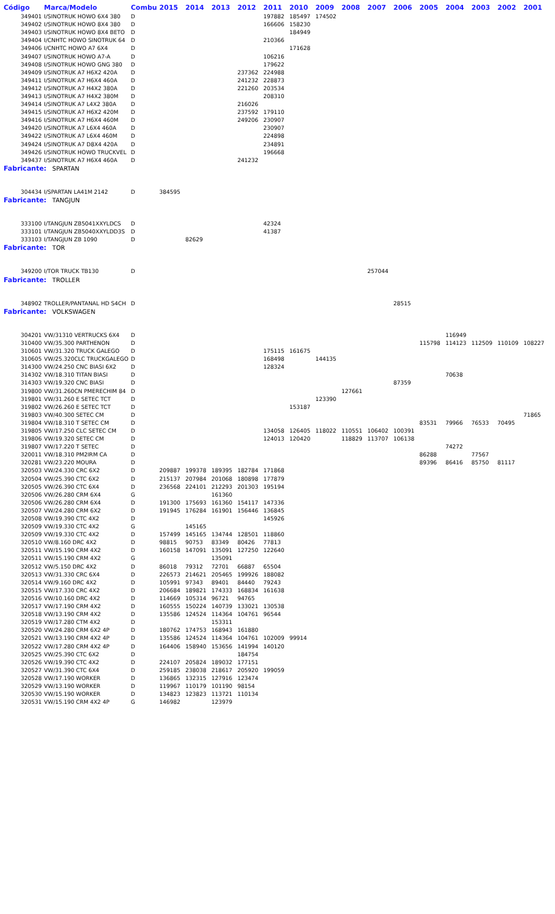| Código | Marca/Modelo | Combu | 2015 | 2014 | 2013 | 2012 | 2011 | 2010 | 2009 | 2008 | 2007 | 2006 | 2005 | 2004 | 2003 | 2002 | 2001 |
| --- | --- | --- | --- | --- | --- | --- | --- | --- | --- | --- | --- | --- | --- | --- | --- | --- | --- |
| 349401 | I/SINOTRUK HOWO 6X4 380 | D | | | | | 197882 | 185497 | 174502 | | | | | | | | |
| 349402 | I/SINOTRUK HOWO 8X4 380 | D | | | | | 166606 | 158230 | | | | | | | | | |
| 349403 | I/SINOTRUK HOWO 8X4 BETO | D | | | | | | 184949 | | | | | | | | | |
| 349404 | I/CNHTC HOWO SINOTRUK 64 | D | | | | | 210366 | | | | | | | | | | |
| 349406 | I/CNHTC HOWO A7 6X4 | D | | | | | | 171628 | | | | | | | | | |
| 349407 | I/SINOTRUK HOWO A7-A | D | | | | | 106216 | | | | | | | | | | |
| 349408 | I/SINOTRUK HOWO GNG 380 | D | | | | | 179622 | | | | | | | | | | |
| 349409 | I/SINOTRUK A7 H6X2 420A | D | | | | 237362 | 224988 | | | | | | | | | | |
| 349411 | I/SINOTRUK A7 H6X4 460A | D | | | | 241232 | 228873 | | | | | | | | | | |
| 349412 | I/SINOTRUK A7 H4X2 380A | D | | | | 221260 | 203534 | | | | | | | | | | |
| 349413 | I/SINOTRUK A7 H4X2 380M | D | | | | | 208310 | | | | | | | | | | |
| 349414 | I/SINOTRUK A7 L4X2 380A | D | | | | 216026 | | | | | | | | | | | |
| 349415 | I/SINOTRUK A7 H6X2 420M | D | | | | 237592 | 179110 | | | | | | | | | | |
| 349416 | I/SINOTRUK A7 H6X4 460M | D | | | | 249206 | 230907 | | | | | | | | | | |
| 349420 | I/SINOTRUK A7 L6X4 460A | D | | | | | 230907 | | | | | | | | | | |
| 349422 | I/SINOTRUK A7 L6X4 460M | D | | | | | 224898 | | | | | | | | | | |
| 349424 | I/SINOTRUK A7 D8X4 420A | D | | | | | 234891 | | | | | | | | | | |
| 349426 | I/SINOTRUK HOWO TRUCKVEL | D | | | | | 196668 | | | | | | | | | | |
| 349437 | I/SINOTRUK A7 H6X4 460A | D | | | | 241232 | | | | | | | | | | | |
| Fabricante: SPARTAN | | | | | | | | | | | | | | | | | |
| 304434 | I/SPARTAN LA41M 2142 | D | 384595 | | | | | | | | | | | | | | |
| Fabricante: TANGJUN | | | | | | | | | | | | | | | | | |
| 333100 | I/TANGJUN ZB5041XXYLDCS | D | | | | | 42324 | | | | | | | | | | |
| 333101 | I/TANGJUN ZB5040XXYLDD3S | D | | | | | 41387 | | | | | | | | | | |
| 333103 | I/TANGJUN ZB 1090 | D | | 82629 | | | | | | | | | | | | | |
| Fabricante: TOR | | | | | | | | | | | | | | | | | |
| 349200 | I/TOR TRUCK TB130 | D | | | | | | | | | 257044 | | | | | | |
| Fabricante: TROLLER | | | | | | | | | | | | | | | | | |
| 348902 | TROLLER/PANTANAL HD S4CH | D | | | | | | | | | | 28515 | | | | | |
| Fabricante: VOLKSWAGEN | | | | | | | | | | | | | | | | | |
| 304201 | VW/31310 VERTRUCKS 6X4 | D | | | | | | | | | | | | 116949 | | | |
| 310400 | VW/35.300 PARTHENON | D | | | | | | | | | | | 115798 | 114123 | 112509 | 110109 | 108227 |
| 310601 | VW/31.320 TRUCK GALEGO | D | | | | | 175115 | 161675 | | | | | | | | | |
| 310605 | VW/25.320CLC TRUCKGALEGO | D | | | | | 168498 | | 144135 | | | | | | | | |
| 314300 | VW/24.250 CNC BIASI 6X2 | D | | | | | 128324 | | | | | | | | | | |
| 314302 | VW/18.310 TITAN BIASI | D | | | | | | | | | | | | 70638 | | | |
| 314303 | VW/19.320 CNC BIASI | D | | | | | | | | | | 87359 | | | | | |
| 319800 | VW/31.260CN PMERECHIM 84 | D | | | | | | | | 127661 | | | | | | | |
| 319801 | VW/31.260 E SETEC TCT | D | | | | | | | 123390 | | | | | | | | |
| 319802 | VW/26.260 E SETEC TCT | D | | | | | | 153187 | | | | | | | | | |
| 319803 | VW/40.300 SETEC CM | D | | | | | | | | | | | | | | | 71865 |
| 319804 | VW/18.310 T SETEC CM | D | | | | | | | | | | | 83531 | 79966 | 76533 | 70495 | |
| 319805 | VW/17.250 CLC SETEC CM | D | | | | | 134058 | 126405 | 118022 | 110551 | 106402 | 100391 | | | | | |
| 319806 | VW/19.320 SETEC CM | D | | | | | 124013 | 120420 | | 118829 | 113707 | 106138 | | | | | |
| 319807 | VW/17.220 T SETEC | D | | | | | | | | | | | | 74272 | | | |
| 320011 | VW/18.310 PM2IRM CA | D | | | | | | | | | | | 86288 | | 77567 | | |
| 320281 | VW/23.220 MOURA | D | | | | | | | | | | | 89396 | 86416 | 85750 | 81117 | |
| 320503 | VW/24.330 CRC 6X2 | D | 209887 | 199378 | 189395 | 182784 | 171868 | | | | | | | | | | |
| 320504 | VW/25.390 CTC 6X2 | D | 215137 | 207984 | 201068 | 180898 | 177879 | | | | | | | | | | |
| 320505 | VW/26.390 CTC 6X4 | D | 236568 | 224101 | 212293 | 201303 | 195194 | | | | | | | | | | |
| 320506 | VW/26.280 CRM 6X4 | G | | | 161360 | | | | | | | | | | | | |
| 320506 | VW/26.280 CRM 6X4 | D | 191300 | 175693 | 161360 | 154117 | 147336 | | | | | | | | | | |
| 320507 | VW/24.280 CRM 6X2 | D | 191945 | 176284 | 161901 | 156446 | 136845 | | | | | | | | | | |
| 320508 | VW/19.390 CTC 4X2 | D | | | | | 145926 | | | | | | | | | | |
| 320509 | VW/19.330 CTC 4X2 | G | | 145165 | | | | | | | | | | | | | |
| 320509 | VW/19.330 CTC 4X2 | D | 157499 | 145165 | 134744 | 128501 | 118860 | | | | | | | | | | |
| 320510 | VW/8.160 DRC 4X2 | D | 98815 | 90753 | 83349 | 80426 | 77813 | | | | | | | | | | |
| 320511 | VW/15.190 CRM 4X2 | D | 160158 | 147091 | 135091 | 127250 | 122640 | | | | | | | | | | |
| 320511 | VW/15.190 CRM 4X2 | G | | | 135091 | | | | | | | | | | | | |
| 320512 | VW/5.150 DRC 4X2 | D | 86018 | 79312 | 72701 | 66887 | 65504 | | | | | | | | | | |
| 320513 | VW/31.330 CRC 6X4 | D | 226573 | 214621 | 205465 | 199926 | 188082 | | | | | | | | | | |
| 320514 | VW/9.160 DRC 4X2 | D | 105991 | 97343 | 89401 | 84440 | 79243 | | | | | | | | | | |
| 320515 | VW/17.330 CRC 4X2 | D | 206684 | 189821 | 174333 | 168834 | 161638 | | | | | | | | | | |
| 320516 | VW/10.160 DRC 4X2 | D | 114669 | 105314 | 96721 | 94765 | | | | | | | | | | | |
| 320517 | VW/17.190 CRM 4X2 | D | 160555 | 150224 | 140739 | 133021 | 130538 | | | | | | | | | | |
| 320518 | VW/13.190 CRM 4X2 | D | 135586 | 124524 | 114364 | 104761 | 96544 | | | | | | | | | | |
| 320519 | VW/17.280 CTM 4X2 | D | | | 153311 | | | | | | | | | | | | |
| 320520 | VW/24.280 CRM 6X2 4P | D | 180762 | 174753 | 168943 | 161880 | | | | | | | | | | | |
| 320521 | VW/13.190 CRM 4X2 4P | D | 135586 | 124524 | 114364 | 104761 | 102009 | 99914 | | | | | | | | | |
| 320522 | VW/17.280 CRM 4X2 4P | D | 164406 | 158940 | 153656 | 141994 | 140120 | | | | | | | | | | |
| 320525 | VW/25.390 CTC 6X2 | D | | | | 184754 | | | | | | | | | | | |
| 320526 | VW/19.390 CTC 4X2 | D | 224107 | 205824 | 189032 | 177151 | | | | | | | | | | | |
| 320527 | VW/31.390 CTC 6X4 | D | 259185 | 238038 | 218617 | 205920 | 199059 | | | | | | | | | | |
| 320528 | VW/17.190 WORKER | D | 136865 | 132315 | 127916 | 123474 | | | | | | | | | | | |
| 320529 | VW/13.190 WORKER | D | 119967 | 110179 | 101190 | 98154 | | | | | | | | | | | |
| 320530 | VW/15.190 WORKER | D | 134823 | 123823 | 113721 | 110134 | | | | | | | | | | | |
| 320531 | VW/15.190 CRM 4X2 4P | G | 146982 | | 123979 | | | | | | | | | | | | |